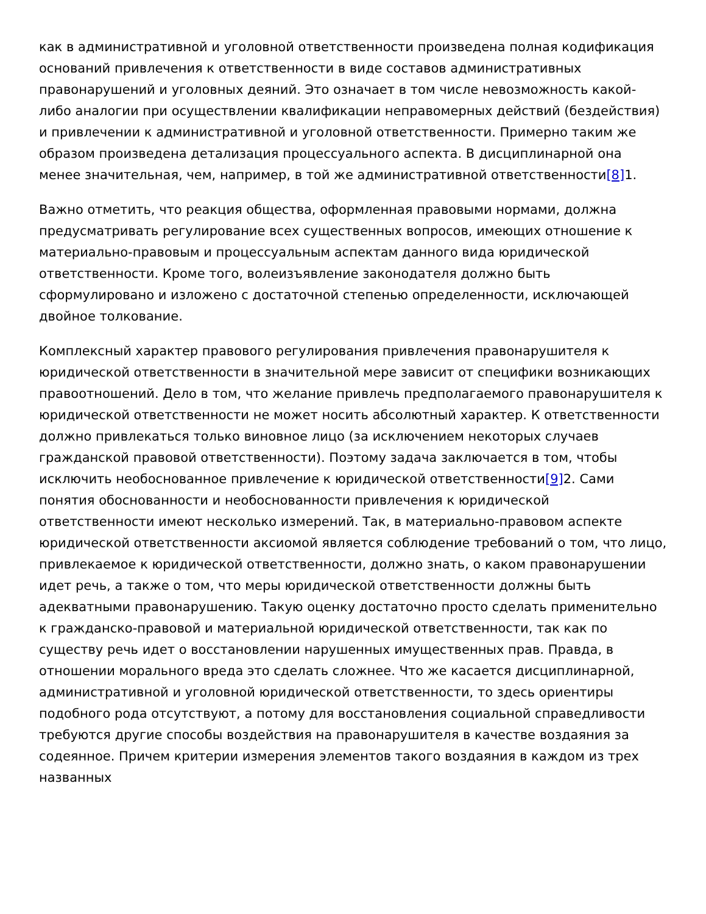как в административной и уголовной ответственности произведена полная кодификация оснований привлечения к ответственности в виде составов административных правонарушений и уголовных деяний. Это означает в том числе невозможность какой-либо аналогии при осуществлении квалификации неправомерных действий (бездействия) и привлечении к административной и уголовной ответственности. Примерно таким же образом произведена детализация процессуального аспекта. В дисциплинарной она менее значительная, чем, например, в той же административной ответственности[8] 1.
Важно отметить, что реакция общества, оформленная правовыми нормами, должна предусматривать регулирование всех существенных вопросов, имеющих отношение к материально-правовым и процессуальным аспектам данного вида юридической ответственности. Кроме того, волеизъявление законодателя должно быть сформулировано и изложено с достаточной степенью определенности, исключающей двойное толкование.
Комплексный характер правового регулирования привлечения правонарушителя к юридической ответственности в значительной мере зависит от специфики возникающих правоотношений. Дело в том, что желание привлечь предполагаемого правонарушителя к юридической ответственности не может носить абсолютный характер. К ответственности должно привлекаться только виновное лицо (за исключением некоторых случаев гражданской правовой ответственности). Поэтому задача заключается в том, чтобы исключить необоснованное привлечение к юридической ответственности[9] 2. Сами понятия обоснованности и необоснованности привлечения к юридической ответственности имеют несколько измерений. Так, в материально-правовом аспекте юридической ответственности аксиомой является соблюдение требований о том, что лицо, привлекаемое к юридической ответственности, должно знать, о каком правонарушении идет речь, а также о том, что меры юридической ответственности должны быть адекватными правонарушению. Такую оценку достаточно просто сделать применительно к гражданско-правовой и материальной юридической ответственности, так как по существу речь идет о восстановлении нарушенных имущественных прав. Правда, в отношении морального вреда это сделать сложнее. Что же касается дисциплинарной, административной и уголовной юридической ответственности, то здесь ориентиры подобного рода отсутствуют, а потому для восстановления социальной справедливости требуются другие способы воздействия на правонарушителя в качестве воздаяния за содеянное. Причем критерии измерения элементов такого воздаяния в каждом из трех названных